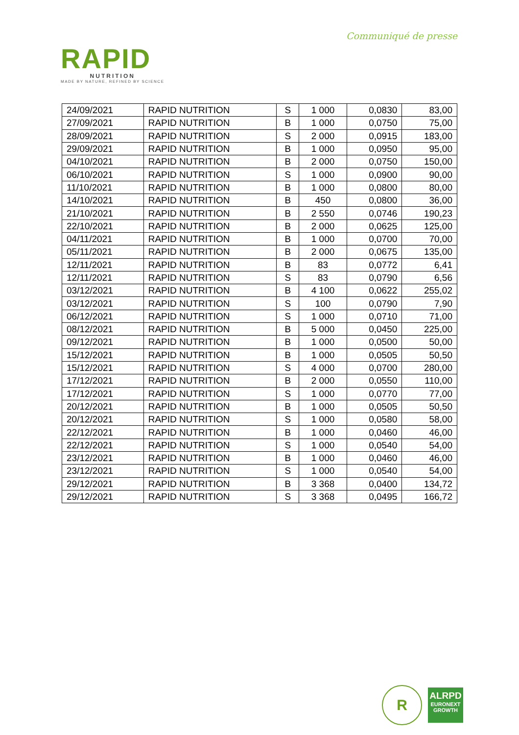Communiqué de presse
RAPID
NUTRITION
MADE BY NATURE, REFINED BY SCIENCE
| 24/09/2021 | RAPID NUTRITION | S | 1 000 | 0,0830 | 83,00 |
| 27/09/2021 | RAPID NUTRITION | B | 1 000 | 0,0750 | 75,00 |
| 28/09/2021 | RAPID NUTRITION | S | 2 000 | 0,0915 | 183,00 |
| 29/09/2021 | RAPID NUTRITION | B | 1 000 | 0,0950 | 95,00 |
| 04/10/2021 | RAPID NUTRITION | B | 2 000 | 0,0750 | 150,00 |
| 06/10/2021 | RAPID NUTRITION | S | 1 000 | 0,0900 | 90,00 |
| 11/10/2021 | RAPID NUTRITION | B | 1 000 | 0,0800 | 80,00 |
| 14/10/2021 | RAPID NUTRITION | B | 450 | 0,0800 | 36,00 |
| 21/10/2021 | RAPID NUTRITION | B | 2 550 | 0,0746 | 190,23 |
| 22/10/2021 | RAPID NUTRITION | B | 2 000 | 0,0625 | 125,00 |
| 04/11/2021 | RAPID NUTRITION | B | 1 000 | 0,0700 | 70,00 |
| 05/11/2021 | RAPID NUTRITION | B | 2 000 | 0,0675 | 135,00 |
| 12/11/2021 | RAPID NUTRITION | B | 83 | 0,0772 | 6,41 |
| 12/11/2021 | RAPID NUTRITION | S | 83 | 0,0790 | 6,56 |
| 03/12/2021 | RAPID NUTRITION | B | 4 100 | 0,0622 | 255,02 |
| 03/12/2021 | RAPID NUTRITION | S | 100 | 0,0790 | 7,90 |
| 06/12/2021 | RAPID NUTRITION | S | 1 000 | 0,0710 | 71,00 |
| 08/12/2021 | RAPID NUTRITION | B | 5 000 | 0,0450 | 225,00 |
| 09/12/2021 | RAPID NUTRITION | B | 1 000 | 0,0500 | 50,00 |
| 15/12/2021 | RAPID NUTRITION | B | 1 000 | 0,0505 | 50,50 |
| 15/12/2021 | RAPID NUTRITION | S | 4 000 | 0,0700 | 280,00 |
| 17/12/2021 | RAPID NUTRITION | B | 2 000 | 0,0550 | 110,00 |
| 17/12/2021 | RAPID NUTRITION | S | 1 000 | 0,0770 | 77,00 |
| 20/12/2021 | RAPID NUTRITION | B | 1 000 | 0,0505 | 50,50 |
| 20/12/2021 | RAPID NUTRITION | S | 1 000 | 0,0580 | 58,00 |
| 22/12/2021 | RAPID NUTRITION | B | 1 000 | 0,0460 | 46,00 |
| 22/12/2021 | RAPID NUTRITION | S | 1 000 | 0,0540 | 54,00 |
| 23/12/2021 | RAPID NUTRITION | B | 1 000 | 0,0460 | 46,00 |
| 23/12/2021 | RAPID NUTRITION | S | 1 000 | 0,0540 | 54,00 |
| 29/12/2021 | RAPID NUTRITION | B | 3 368 | 0,0400 | 134,72 |
| 29/12/2021 | RAPID NUTRITION | S | 3 368 | 0,0495 | 166,72 |
R
ALRPD
EURONEXT
GROWTH